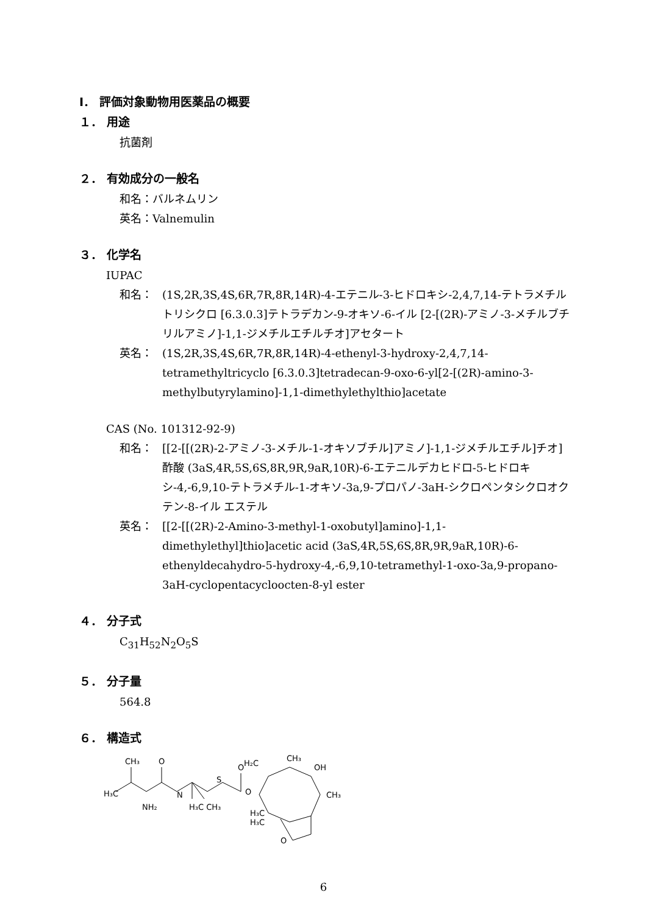Ⅰ． 評価対象動物用医薬品の概要
１． 用途
抗菌剤
２． 有効成分の一般名
和名：バルネムリン
英名：Valnemulin
３． 化学名
IUPAC
和名： (1S,2R,3S,4S,6R,7R,8R,14R)-4-エテニル-3-ヒドロキシ-2,4,7,14-テトラメチルトリシクロ [6.3.0.3]テトラデカン-9-オキソ-6-イル [2-[(2R)-アミノ-3-メチルブチリルアミノ]-1,1-ジメチルエチルチオ]アセタート
英名： (1S,2R,3S,4S,6R,7R,8R,14R)-4-ethenyl-3-hydroxy-2,4,7,14-tetramethyltricyclo [6.3.0.3]tetradecan-9-oxo-6-yl[2-[(2R)-amino-3-methylbutyrylamino]-1,1-dimethylethylthio]acetate
CAS (No. 101312-92-9)
和名： [[2-[[(2R)-2-アミノ-3-メチル-1-オキソブチル]アミノ]-1,1-ジメチルエチル]チオ]酢酸 (3aS,4R,5S,6S,8R,9R,9aR,10R)-6-エテニルデカヒドロ-5-ヒドロキシ-4,-6,9,10-テトラメチル-1-オキソ-3a,9-プロパノ-3aH-シクロペンタシクロオクテン-8-イル エステル
英名： [[2-[[(2R)-2-Amino-3-methyl-1-oxobutyl]amino]-1,1-dimethylethyl]thio]acetic acid (3aS,4R,5S,6S,8R,9R,9aR,10R)-6-ethenyldecahydro-5-hydroxy-4,-6,9,10-tetramethyl-1-oxo-3a,9-propano-3aH-cyclopentacycloocten-8-yl ester
４． 分子式
C<sub>31</sub>H<sub>52</sub>N<sub>2</sub>O<sub>5</sub>S
５． 分子量
564.8
６． 構造式
H₃C
CH₃
O
NH₂
N
H₃C CH₃
S
O
O
H₂C
CH₃
OH
CH₃
H₃C
H₃C
O
6